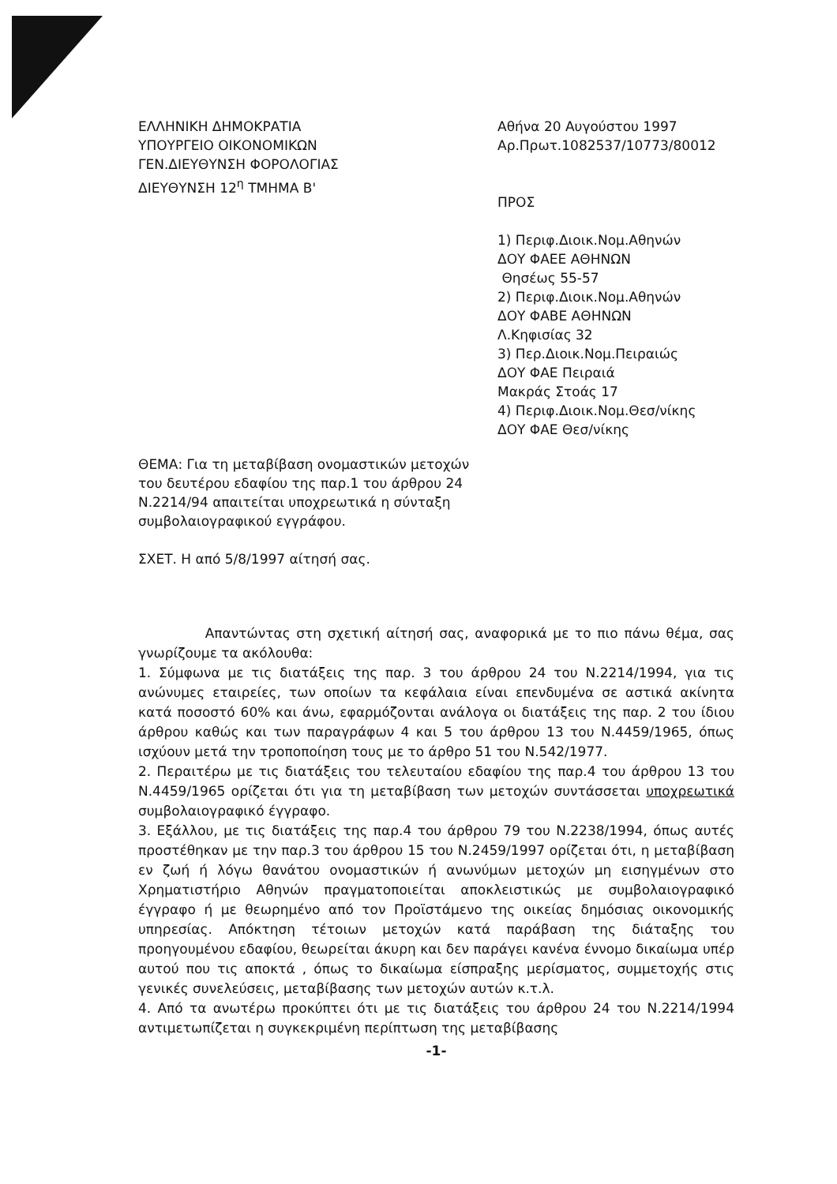ΕΛΛΗΝΙΚΗ ΔΗΜΟΚΡΑΤΙΑ
ΥΠΟΥΡΓΕΙΟ ΟΙΚΟΝΟΜΙΚΩΝ
ΓΕΝ.ΔΙΕΥΘΥΝΣΗ ΦΟΡΟΛΟΓΙΑΣ
ΔΙΕΥΘΥΝΣΗ 12<sup>η</sup> ΤΜΗΜΑ Β'
Αθήνα 20 Αυγούστου 1997
Αρ.Πρωτ.1082537/10773/80012
ΠΡΟΣ
1) Περιφ.Διοικ.Νομ.Αθηνών
ΔΟΥ ΦΑΕΕ ΑΘΗΝΩΝ
Θησέως 55-57
2) Περιφ.Διοικ.Νομ.Αθηνών
ΔΟΥ ΦΑΒΕ ΑΘΗΝΩΝ
Λ.Κηφισίας 32
3) Περ.Διοικ.Νομ.Πειραιώς
ΔΟΥ ΦΑΕ Πειραιά
Μακράς Στοάς 17
4) Περιφ.Διοικ.Νομ.Θεσ/νίκης
ΔΟΥ ΦΑΕ Θεσ/νίκης
ΘΕΜΑ: Για τη μεταβίβαση ονομαστικών μετοχών του δευτέρου εδαφίου της παρ.1 του άρθρου 24 Ν.2214/94 απαιτείται υποχρεωτικά η σύνταξη συμβολαιογραφικού εγγράφου.
ΣΧΕΤ. Η από 5/8/1997 αίτησή σας.
Απαντώντας στη σχετική αίτησή σας, αναφορικά με το πιο πάνω θέμα, σας γνωρίζουμε τα ακόλουθα:
1. Σύμφωνα με τις διατάξεις της παρ. 3 του άρθρου 24 του Ν.2214/1994, για τις ανώνυμες εταιρείες, των οποίων τα κεφάλαια είναι επενδυμένα σε αστικά ακίνητα κατά ποσοστό 60% και άνω, εφαρμόζονται ανάλογα οι διατάξεις της παρ. 2 του ίδιου άρθρου καθώς και των παραγράφων 4 και 5 του άρθρου 13 του Ν.4459/1965, όπως ισχύουν μετά την τροποποίηση τους με το άρθρο 51 του Ν.542/1977.
2. Περαιτέρω με τις διατάξεις του τελευταίου εδαφίου της παρ.4 του άρθρου 13 του Ν.4459/1965 ορίζεται ότι για τη μεταβίβαση των μετοχών συντάσσεται υποχρεωτικά συμβολαιογραφικό έγγραφο.
3. Εξάλλου, με τις διατάξεις της παρ.4 του άρθρου 79 του Ν.2238/1994, όπως αυτές προστέθηκαν με την παρ.3 του άρθρου 15 του Ν.2459/1997 ορίζεται ότι, η μεταβίβαση εν ζωή ή λόγω θανάτου ονομαστικών ή ανωνύμων μετοχών μη εισηγμένων στο Χρηματιστήριο Αθηνών πραγματοποιείται αποκλειστικώς με συμβολαιογραφικό έγγραφο ή με θεωρημένο από τον Προϊστάμενο της οικείας δημόσιας οικονομικής υπηρεσίας. Απόκτηση τέτοιων μετοχών κατά παράβαση της διάταξης του προηγουμένου εδαφίου, θεωρείται άκυρη και δεν παράγει κανένα έννομο δικαίωμα υπέρ αυτού που τις αποκτά , όπως το δικαίωμα είσπραξης μερίσματος, συμμετοχής στις γενικές συνελεύσεις, μεταβίβασης των μετοχών αυτών κ.τ.λ.
4. Από τα ανωτέρω προκύπτει ότι με τις διατάξεις του άρθρου 24 του Ν.2214/1994 αντιμετωπίζεται η συγκεκριμένη περίπτωση της μεταβίβασης
-1-